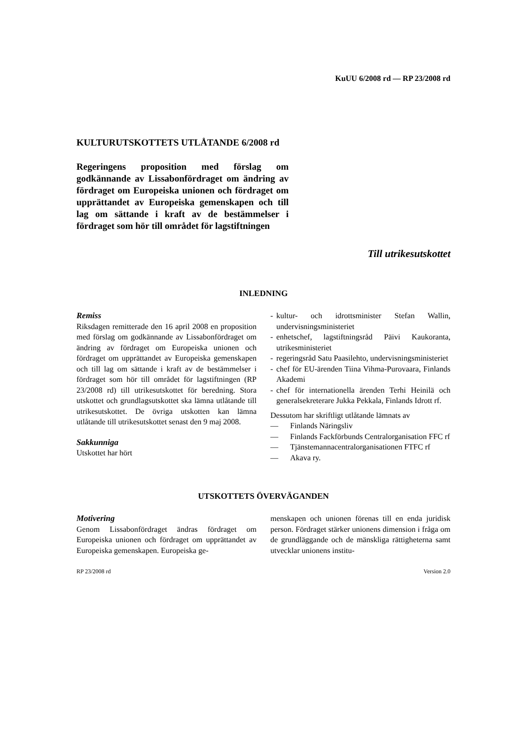KuUU 6/2008 rd — RP 23/2008 rd
KULTURUTSKOTTETS UTLÅTANDE 6/2008 rd
Regeringens proposition med förslag om godkännande av Lissabonfördraget om ändring av fördraget om Europeiska unionen och fördraget om upprättandet av Europeiska gemenskapen och till lag om sättande i kraft av de bestämmelser i fördraget som hör till området för lagstiftningen
Till utrikesutskottet
INLEDNING
Remiss
Riksdagen remitterade den 16 april 2008 en proposition med förslag om godkännande av Lissabonfördraget om ändring av fördraget om Europeiska unionen och fördraget om upprättandet av Europeiska gemenskapen och till lag om sättande i kraft av de bestämmelser i fördraget som hör till området för lagstiftningen (RP 23/2008 rd) till utrikesutskottet för beredning. Stora utskottet och grundlagsutskottet ska lämna utlåtande till utrikesutskottet. De övriga utskotten kan lämna utlåtande till utrikesutskottet senast den 9 maj 2008.
Sakkunniga
Utskottet har hört
- kultur- och idrottsminister Stefan Wallin, undervisningsministeriet
- enhetschef, lagstiftningsråd Päivi Kaukoranta, utrikesministeriet
- regeringsråd Satu Paasilehto, undervisningsministeriet
- chef för EU-ärenden Tiina Vihma-Purovaara, Finlands Akademi
- chef för internationella ärenden Terhi Heinilä och generalsekreterare Jukka Pekkala, Finlands Idrott rf.
Dessutom har skriftligt utlåtande lämnats av
— Finlands Näringsliv
— Finlands Fackförbunds Centralorganisation FFC rf
— Tjänstemannacentralorganisationen FTFC rf
— Akava ry.
UTSKOTTETS ÖVERVÄGANDEN
Motivering
Genom Lissabonfördraget ändras fördraget om Europeiska unionen och fördraget om upprättandet av Europeiska gemenskapen. Europeiska ge-
menskapen och unionen förenas till en enda juridisk person. Fördraget stärker unionens dimension i fråga om de grundläggande och de mänskliga rättigheterna samt utvecklar unionens institu-
RP 23/2008 rd Version 2.0